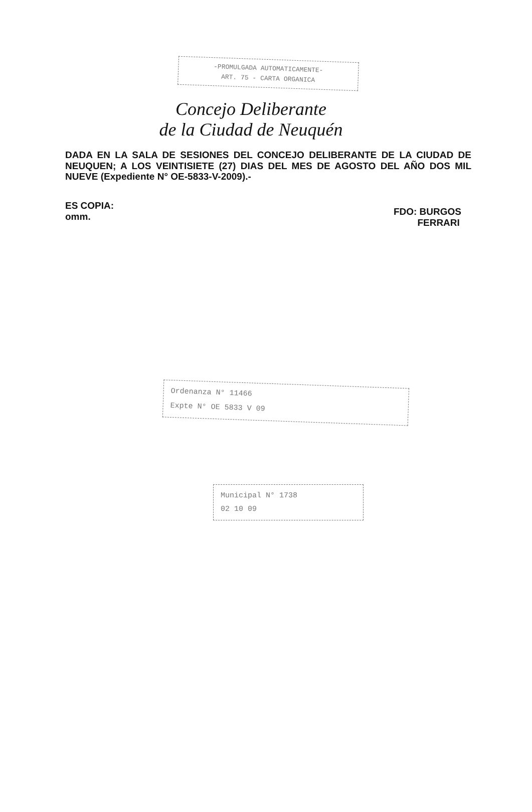-PROMULGADA AUTOMATICAMENTE-
ART. 75 - CARTA ORGANICA
Concejo Deliberante
de la Ciudad de Neuquén
DADA EN LA SALA DE SESIONES DEL CONCEJO DELIBERANTE DE LA CIUDAD DE NEUQUEN; A LOS VEINTISIETE (27) DIAS DEL MES DE AGOSTO DEL AÑO DOS MIL NUEVE (Expediente N° OE-5833-V-2009).-
ES COPIA:
omm.
FDO: BURGOS
FERRARI
Ordenanza N° 11466
Expte N° OE 5833 V 09
Municipal N° 1738
02 10 09